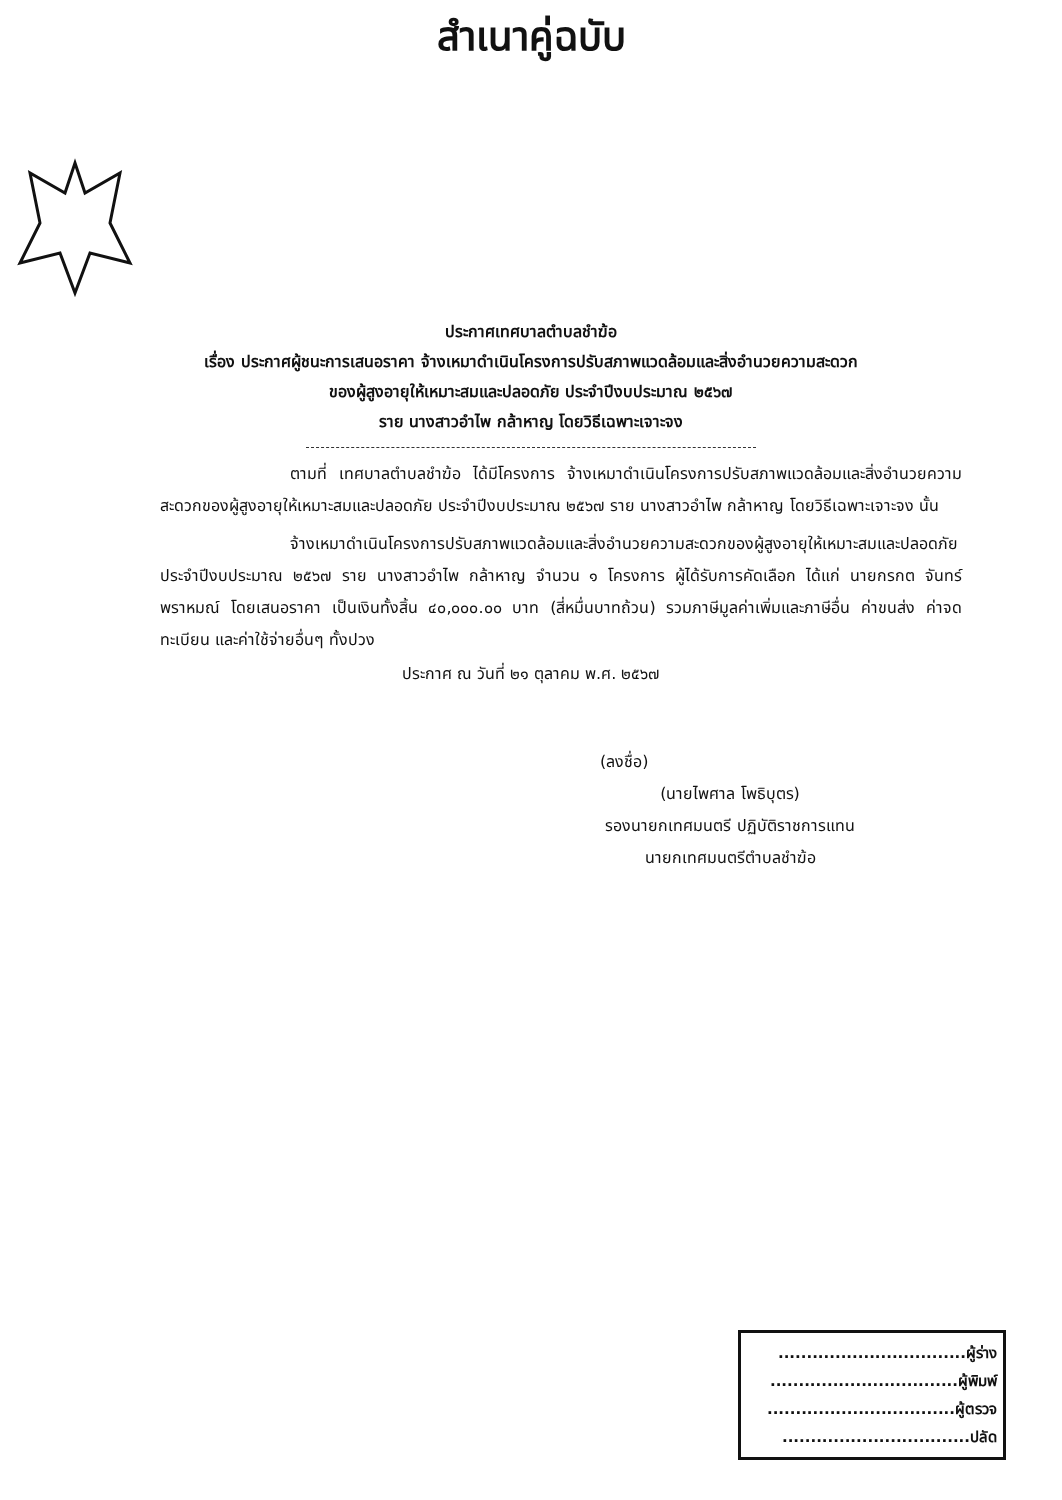สำเนาคู่ฉบับ
ประกาศเทศบาลตำบลชำฆ้อ
เรื่อง ประกาศผู้ชนะการเสนอราคา จ้างเหมาดำเนินโครงการปรับสภาพแวดล้อมและสิ่งอำนวยความสะดวก
ของผู้สูงอายุให้เหมาะสมและปลอดภัย ประจำปีงบประมาณ ๒๕๖๗
ราย นางสาวอำไพ กล้าหาญ โดยวิธีเฉพาะเจาะจง
ตามที่ เทศบาลตำบลชำฆ้อ ได้มีโครงการ จ้างเหมาดำเนินโครงการปรับสภาพแวดล้อมและสิ่งอำนวยความสะดวกของผู้สูงอายุให้เหมาะสมและปลอดภัย ประจำปีงบประมาณ ๒๕๖๗ ราย นางสาวอำไพ กล้าหาญ โดยวิธีเฉพาะเจาะจง นั้น
จ้างเหมาดำเนินโครงการปรับสภาพแวดล้อมและสิ่งอำนวยความสะดวกของผู้สูงอายุให้เหมาะสมและปลอดภัย ประจำปีงบประมาณ ๒๕๖๗ ราย นางสาวอำไพ กล้าหาญ จำนวน ๑ โครงการ ผู้ได้รับการคัดเลือก ได้แก่ นายกรกต จันทร์พราหมณ์ โดยเสนอราคา เป็นเงินทั้งสิ้น ๔๐,๐๐๐.๐๐ บาท (สี่หมื่นบาทถ้วน) รวมภาษีมูลค่าเพิ่มและภาษีอื่น ค่าขนส่ง ค่าจดทะเบียน และค่าใช้จ่ายอื่นๆ ทั้งปวง
ประกาศ ณ วันที่ ๒๑ ตุลาคม พ.ศ. ๒๕๖๗
(ลงชื่อ)
(นายไพศาล โพธิบุตร)
รองนายกเทศมนตรี ปฏิบัติราชการแทน
นายกเทศมนตรีตำบลชำฆ้อ
.................................ผู้ร่าง
.................................ผู้พิมพ์
.................................ผู้ตรวจ
.................................ปลัด